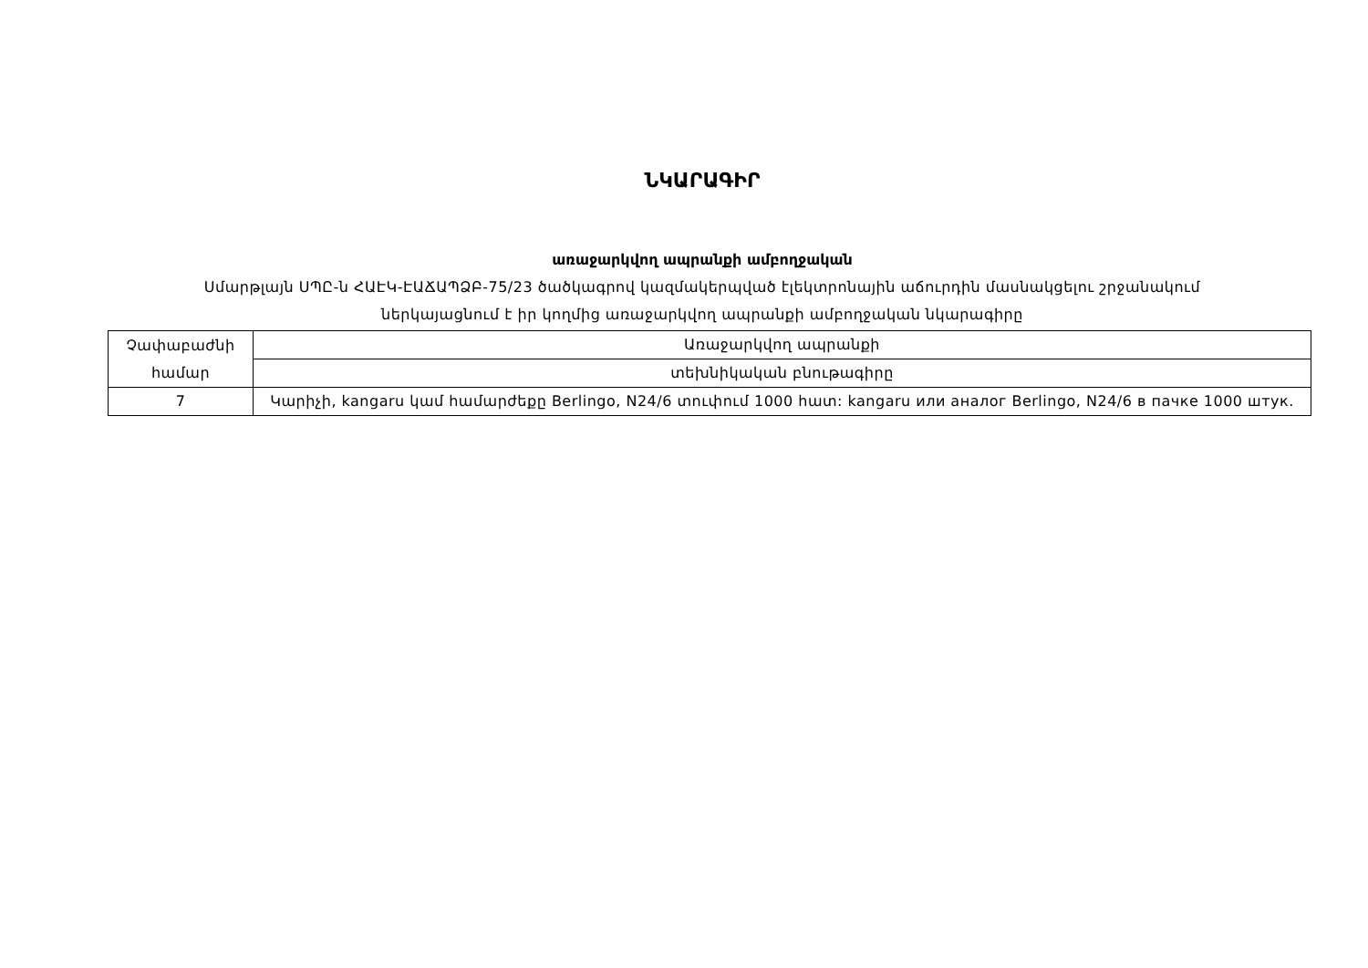ՆԿԱՐԱԳԻՐ
առաջարկվող ապրանքի ամբողջական
Սմարթլայն ՍՊԸ-ն ՀԱԷԿ-ԷԱՃԱՊՁԲ-75/23 ծածկագրով կազմակերպված էլեկտրոնային աճուրդին մասնակցելու շրջանակում
ներկայացնում է իր կողմից առաջարկվող ապրանքի ամբողջական նկարագիրը
| Չափաբաժնի համար | Առաջարկվող ապրանքի |
| --- | --- |
| | տեխնիկական բնութագիրը |
| 7 | Կարիչի, kangaru կամ համարժեքը Berlingo, N24/6 տուփում 1000 հատ: kangaru или аналог Berlingo, N24/6 в пачке 1000 штук. |